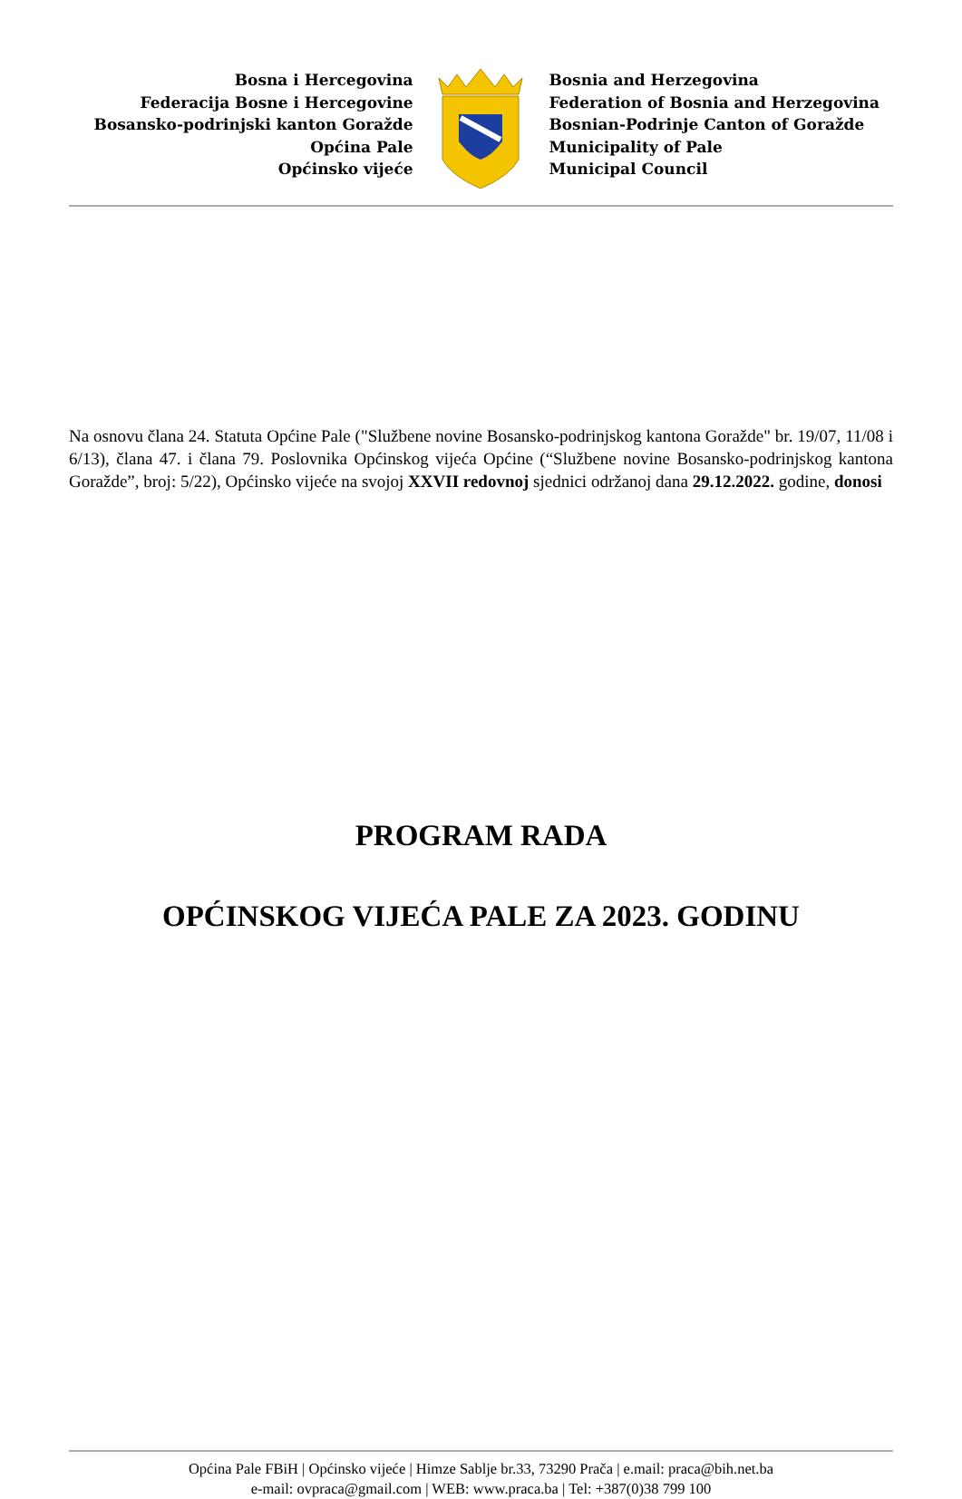Bosna i Hercegovina
Federacija Bosne i Hercegovine
Bosansko-podrinjski kanton Goražde
Općina Pale
Općinsko vijeće
Bosnia and Herzegovina
Federation of Bosnia and Herzegovina
Bosnian-Podrinje Canton of Goražde
Municipality of Pale
Municipal Council
Na osnovu člana 24. Statuta Općine Pale ("Službene novine Bosansko-podrinjskog kantona Goražde" br. 19/07, 11/08 i 6/13), člana 47. i člana 79. Poslovnika Općinskog vijeća Općine (“Službene novine Bosansko-podrinjskog kantona Goražde”, broj: 5/22), Općinsko vijeće na svojoj XXVII redovnoj sjednici održanoj dana 29.12.2022. godine, donosi
PROGRAM RADA
OPĆINSKOG VIJEĆA PALE ZA 2023. GODINU
Općina Pale FBiH | Općinsko vijeće | Himze Sablje br.33, 73290 Prača | e.mail: praca@bih.net.ba
e-mail: ovpraca@gmail.com | WEB: www.praca.ba | Tel: +387(0)38 799 100